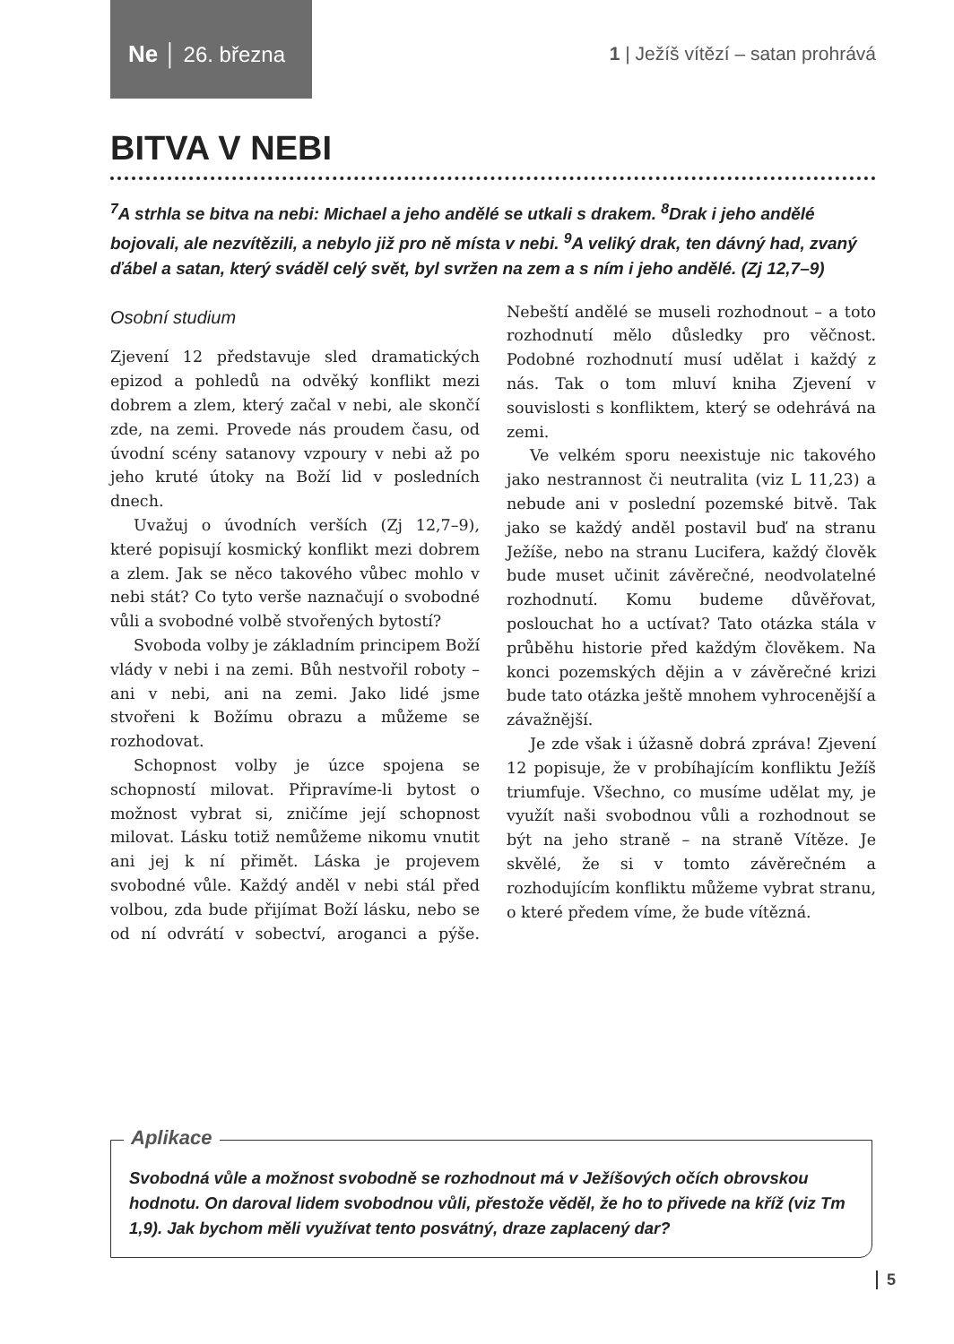Ne │ 26. března
1 | Ježíš vítězí – satan prohrává
BITVA V NEBI
<sup>7</sup> A strhla se bitva na nebi: Michael a jeho andělé se utkali s drakem. <sup>8</sup>Drak i jeho andělé bojovali, ale nezvítězili, a nebylo již pro ně místa v nebi. <sup>9</sup>A veliký drak, ten dávný had, zvaný ďábel a satan, který sváděl celý svět, byl svržen na zem a s ním i jeho andělé. (Zj 12,7–9)
Osobní studium
Zjevení 12 představuje sled dramatických epizod a pohledů na odvěký konflikt mezi dobrem a zlem, který začal v nebi, ale skončí zde, na zemi. Provede nás proudem času, od úvodní scény satanovy vzpoury v nebi až po jeho kruté útoky na Boží lid v posledních dnech.
Uvažuj o úvodních verších (Zj 12,7–9), které popisují kosmický konflikt mezi dobrem a zlem. Jak se něco takového vůbec mohlo v nebi stát? Co tyto verše naznačují o svobodné vůli a svobodné volbě stvořených bytostí?
Svoboda volby je základním principem Boží vlády v nebi i na zemi. Bůh nestvořil roboty – ani v nebi, ani na zemi. Jako lidé jsme stvořeni k Božímu obrazu a můžeme se rozhodovat.
Schopnost volby je úzce spojena se schopností milovat. Připravíme-li bytost o možnost vybrat si, zničíme její schopnost milovat. Lásku totiž nemůžeme nikomu vnutit ani jej k ní přimět. Láska je projevem svobodné vůle. Každý anděl v nebi stál před volbou, zda bude přijímat Boží lásku, nebo se od ní odvrátí v sobectví, aroganci a pýše. Nebeští andělé se museli rozhodnout – a toto rozhodnutí mělo důsledky pro věčnost. Podobné rozhodnutí musí udělat i každý z nás. Tak o tom mluví kniha Zjevení v souvislosti s konfliktem, který se odehrává na zemi.
Ve velkém sporu neexistuje nic takového jako nestrannost či neutralita (viz L 11,23) a nebude ani v poslední pozemské bitvě. Tak jako se každý anděl postavil buď na stranu Ježíše, nebo na stranu Lucifera, každý člověk bude muset učinit závěrečné, neodvolatelné rozhodnutí. Komu budeme důvěřovat, poslouchat ho a uctívat? Tato otázka stála v průběhu historie před každým člověkem. Na konci pozemských dějin a v závěrečné krizi bude tato otázka ještě mnohem vyhrocenější a závažnější.
Je zde však i úžasně dobrá zpráva! Zjevení 12 popisuje, že v probíhajícím konfliktu Ježíš triumfuje. Všechno, co musíme udělat my, je využít naši svobodnou vůli a rozhodnout se být na jeho straně – na straně Vítěze. Je skvělé, že si v tomto závěrečném a rozhodujícím konfliktu můžeme vybrat stranu, o které předem víme, že bude vítězná.
Aplikace
Svobodná vůle a možnost svobodně se rozhodnout má v Ježíšových očích obrovskou hodnotu. On daroval lidem svobodnou vůli, přestože věděl, že ho to přivede na kříž (viz Tm 1,9). Jak bychom měli využívat tento posvátný, draze zaplacený dar?
5